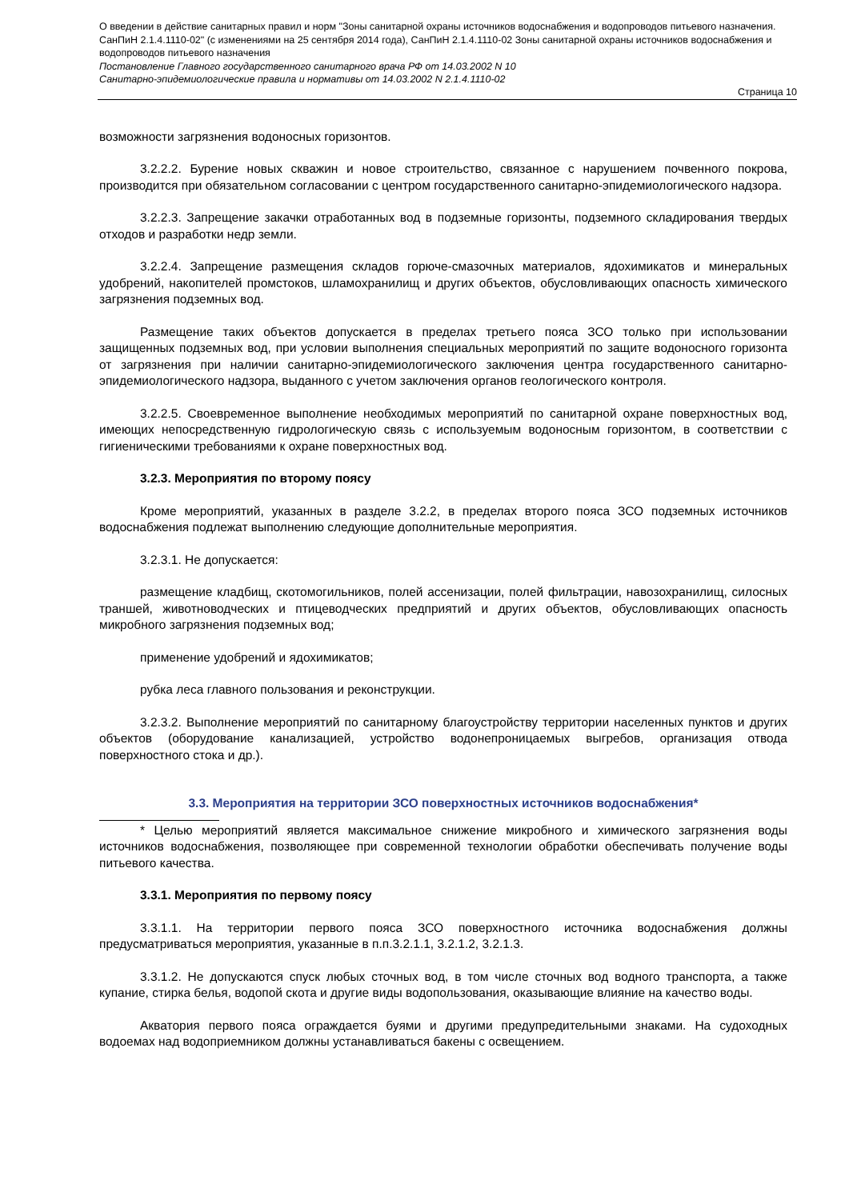О введении в действие санитарных правил и норм "Зоны санитарной охраны источников водоснабжения и водопроводов питьевого назначения. СанПиН 2.1.4.1110-02" (с изменениями на 25 сентября 2014 года), СанПиН 2.1.4.1110-02 Зоны санитарной охраны источников водоснабжения и водопроводов питьевого назначения
Постановление Главного государственного санитарного врача РФ от 14.03.2002 N 10
Санитарно-эпидемиологические правила и нормативы от 14.03.2002 N 2.1.4.1110-02
Страница 10
возможности загрязнения водоносных горизонтов.
3.2.2.2. Бурение новых скважин и новое строительство, связанное с нарушением почвенного покрова, производится при обязательном согласовании с центром государственного санитарно-эпидемиологического надзора.
3.2.2.3. Запрещение закачки отработанных вод в подземные горизонты, подземного складирования твердых отходов и разработки недр земли.
3.2.2.4. Запрещение размещения складов горюче-смазочных материалов, ядохимикатов и минеральных удобрений, накопителей промстоков, шламохранилищ и других объектов, обусловливающих опасность химического загрязнения подземных вод.
Размещение таких объектов допускается в пределах третьего пояса ЗСО только при использовании защищенных подземных вод, при условии выполнения специальных мероприятий по защите водоносного горизонта от загрязнения при наличии санитарно-эпидемиологического заключения центра государственного санитарно-эпидемиологического надзора, выданного с учетом заключения органов геологического контроля.
3.2.2.5. Своевременное выполнение необходимых мероприятий по санитарной охране поверхностных вод, имеющих непосредственную гидрологическую связь с используемым водоносным горизонтом, в соответствии с гигиеническими требованиями к охране поверхностных вод.
3.2.3. Мероприятия по второму поясу
Кроме мероприятий, указанных в разделе 3.2.2, в пределах второго пояса ЗСО подземных источников водоснабжения подлежат выполнению следующие дополнительные мероприятия.
3.2.3.1. Не допускается:
размещение кладбищ, скотомогильников, полей ассенизации, полей фильтрации, навозохранилищ, силосных траншей, животноводческих и птицеводческих предприятий и других объектов, обусловливающих опасность микробного загрязнения подземных вод;
применение удобрений и ядохимикатов;
рубка леса главного пользования и реконструкции.
3.2.3.2. Выполнение мероприятий по санитарному благоустройству территории населенных пунктов и других объектов (оборудование канализацией, устройство водонепроницаемых выгребов, организация отвода поверхностного стока и др.).
3.3. Мероприятия на территории ЗСО поверхностных источников водоснабжения*
* Целью мероприятий является максимальное снижение микробного и химического загрязнения воды источников водоснабжения, позволяющее при современной технологии обработки обеспечивать получение воды питьевого качества.
3.3.1. Мероприятия по первому поясу
3.3.1.1. На территории первого пояса ЗСО поверхностного источника водоснабжения должны предусматриваться мероприятия, указанные в п.п.3.2.1.1, 3.2.1.2, 3.2.1.3.
3.3.1.2. Не допускаются спуск любых сточных вод, в том числе сточных вод водного транспорта, а также купание, стирка белья, водопой скота и другие виды водопользования, оказывающие влияние на качество воды.
Акватория первого пояса ограждается буями и другими предупредительными знаками. На судоходных водоемах над водоприемником должны устанавливаться бакены с освещением.